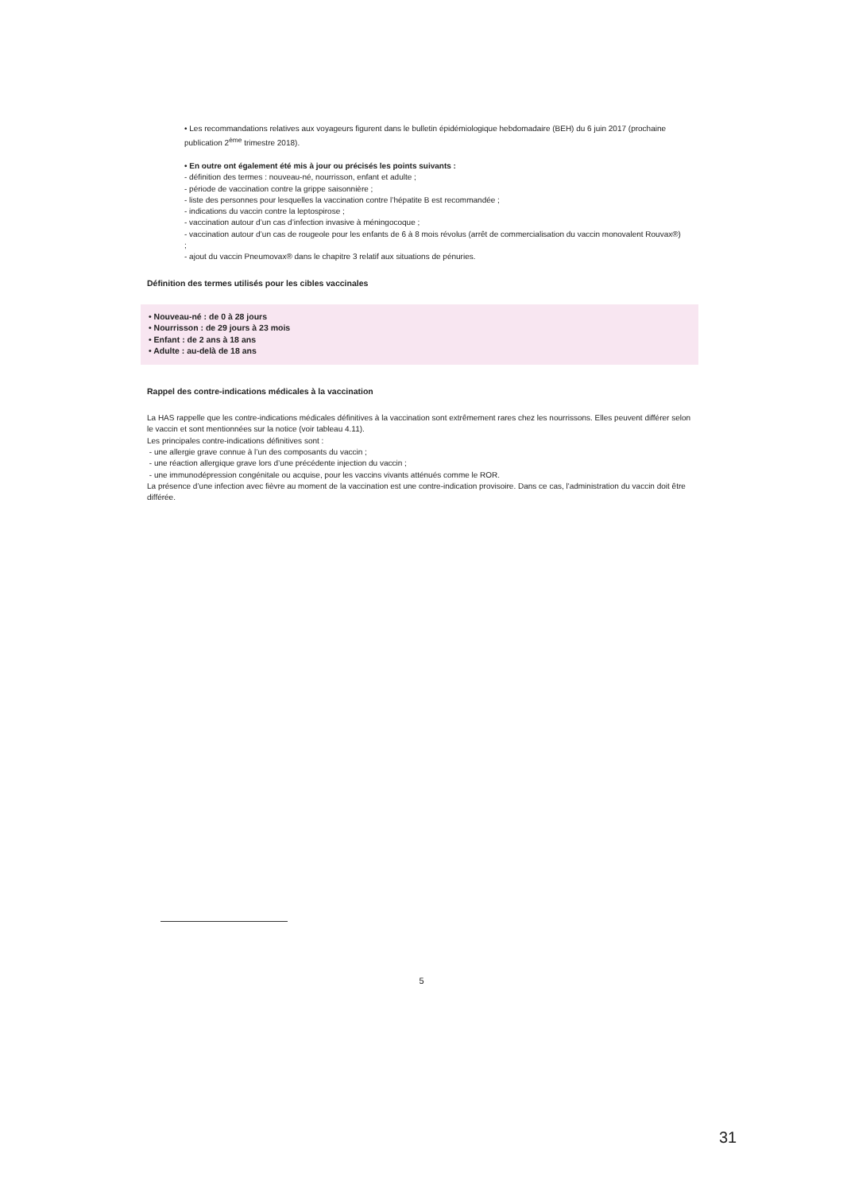• Les recommandations relatives aux voyageurs figurent dans le bulletin épidémiologique hebdomadaire (BEH) du 6 juin 2017 (prochaine publication 2<sup>ème</sup> trimestre 2018).
• En outre ont également été mis à jour ou précisés les points suivants :
- définition des termes : nouveau-né, nourrisson, enfant et adulte ;
- période de vaccination contre la grippe saisonnière ;
- liste des personnes pour lesquelles la vaccination contre l’hépatite B est recommandée ;
- indications du vaccin contre la leptospirose ;
- vaccination autour d’un cas d’infection invasive à méningocoque ;
- vaccination autour d’un cas de rougeole pour les enfants de 6 à 8 mois révolus (arrêt de commercialisation du vaccin monovalent Rouvax®) ;
- ajout du vaccin Pneumovax® dans le chapitre 3 relatif aux situations de pénuries.
Définition des termes utilisés pour les cibles vaccinales
• Nouveau-né : de 0 à 28 jours
• Nourrisson : de 29 jours à 23 mois
• Enfant : de 2 ans à 18 ans
• Adulte : au-delà de 18 ans
Rappel des contre-indications médicales à la vaccination
La HAS rappelle que les contre-indications médicales définitives à la vaccination sont extrêmement rares chez les nourrissons. Elles peuvent différer selon le vaccin et sont mentionnées sur la notice (voir tableau 4.11).
Les principales contre-indications définitives sont :
- une allergie grave connue à l’un des composants du vaccin ;
- une réaction allergique grave lors d’une précédente injection du vaccin ;
- une immunodépression congénitale ou acquise, pour les vaccins vivants atténués comme le ROR.
La présence d’une infection avec fièvre au moment de la vaccination est une contre-indication provisoire. Dans ce cas, l'administration du vaccin doit être différée.
5
31